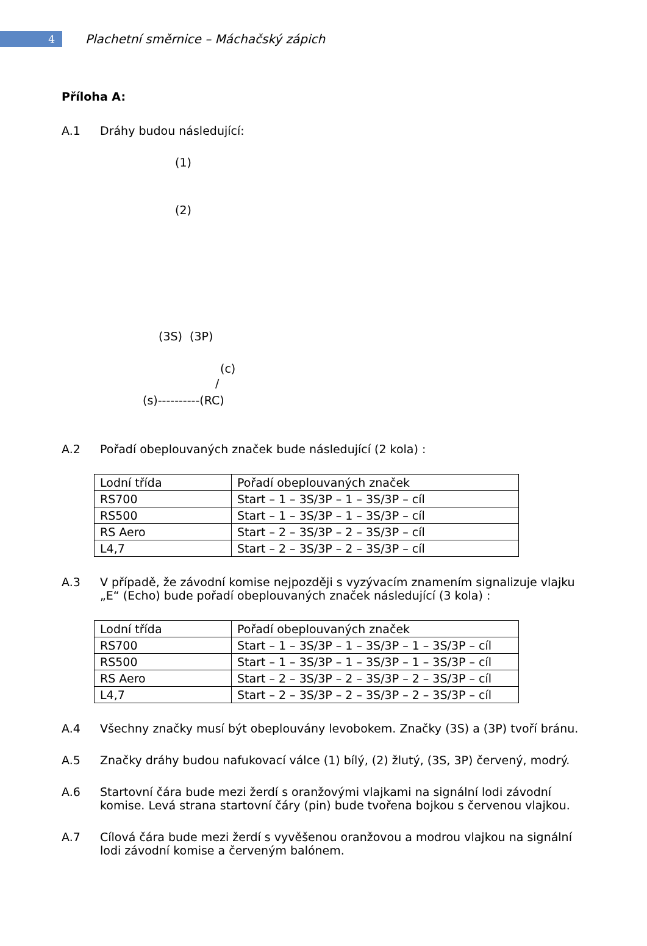4
Plachetní směrnice – Máchačský zápich
Příloha A:
A.1 Dráhy budou následující:
(1)
(2)
(3S) (3P)
(c)
/
(s)----------(RC)
A.2 Pořadí obeplouvaných značek bude následující (2 kola) :
| Lodní třída | Pořadí obeplouvaných značek |
| RS700 | Start – 1 – 3S/3P – 1 – 3S/3P – cíl |
| RS500 | Start – 1 – 3S/3P – 1 – 3S/3P – cíl |
| RS Aero | Start – 2 – 3S/3P – 2 – 3S/3P – cíl |
| L4,7 | Start – 2 – 3S/3P – 2 – 3S/3P – cíl |
A.3 V případě, že závodní komise nejpozději s vyzývacím znamením signalizuje vlajku „E“ (Echo) bude pořadí obeplouvaných značek následující (3 kola) :
| Lodní třída | Pořadí obeplouvaných značek |
| RS700 | Start – 1 – 3S/3P – 1 – 3S/3P – 1 – 3S/3P – cíl |
| RS500 | Start – 1 – 3S/3P – 1 – 3S/3P – 1 – 3S/3P – cíl |
| RS Aero | Start – 2 – 3S/3P – 2 – 3S/3P – 2 – 3S/3P – cíl |
| L4,7 | Start – 2 – 3S/3P – 2 – 3S/3P – 2 – 3S/3P – cíl |
A.4 Všechny značky musí být obeplouvány levobokem. Značky (3S) a (3P) tvoří bránu.
A.5 Značky dráhy budou nafukovací válce (1) bílý, (2) žlutý, (3S, 3P) červený, modrý.
A.6 Startovní čára bude mezi žerdí s oranžovými vlajkami na signální lodi závodní komise. Levá strana startovní čáry (pin) bude tvořena bojkou s červenou vlajkou.
A.7 Cílová čára bude mezi žerdí s vyvěšenou oranžovou a modrou vlajkou na signální lodi závodní komise a červeným balónem.